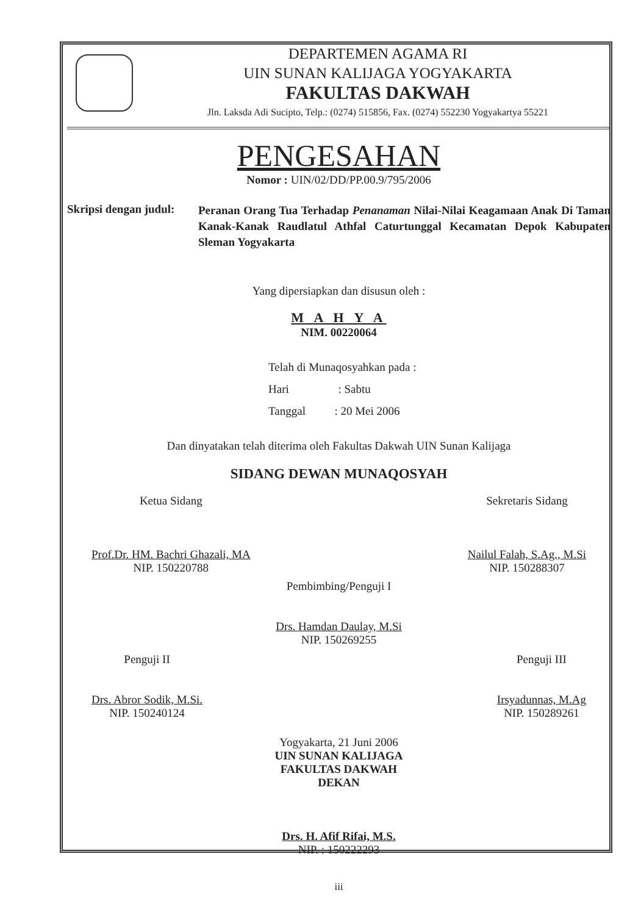DEPARTEMEN AGAMA RI
UIN SUNAN KALIJAGA YOGYAKARTA
FAKULTAS DAKWAH
Jln. Laksda Adi Sucipto, Telp.: (0274) 515856, Fax. (0274) 552230 Yogyakartya 55221
PENGESAHAN
Nomor : UIN/02/DD/PP.00.9/795/2006
Skripsi dengan judul:
Peranan Orang Tua Terhadap Penanaman Nilai-Nilai Keagamaan Anak Di Taman Kanak-Kanak Raudlatul Athfal Caturtunggal Kecamatan Depok Kabupaten Sleman Yogyakarta
Yang dipersiapkan dan disusun oleh :
M A H Y A
NIM. 00220064
Telah di Munaqosyahkan pada :
Hari : Sabtu
Tanggal : 20 Mei 2006
Dan dinyatakan telah diterima oleh Fakultas Dakwah UIN Sunan Kalijaga
SIDANG DEWAN MUNAQOSYAH
Ketua Sidang
Prof.Dr. HM. Bachri Ghazali, MA
NIP. 150220788
Sekretaris Sidang
Nailul Falah, S.Ag., M.Si
NIP. 150288307
Pembimbing/Penguji I
Drs. Hamdan Daulay, M.Si
NIP. 150269255
Penguji II
Drs. Abror Sodik, M.Si.
NIP. 150240124
Penguji III
Irsyadunnas, M.Ag
NIP. 150289261
Yogyakarta, 21 Juni 2006
UIN SUNAN KALIJAGA
FAKULTAS DAKWAH
DEKAN
Drs. H. Afif Rifai, M.S.
NIP. : 150222293
iii